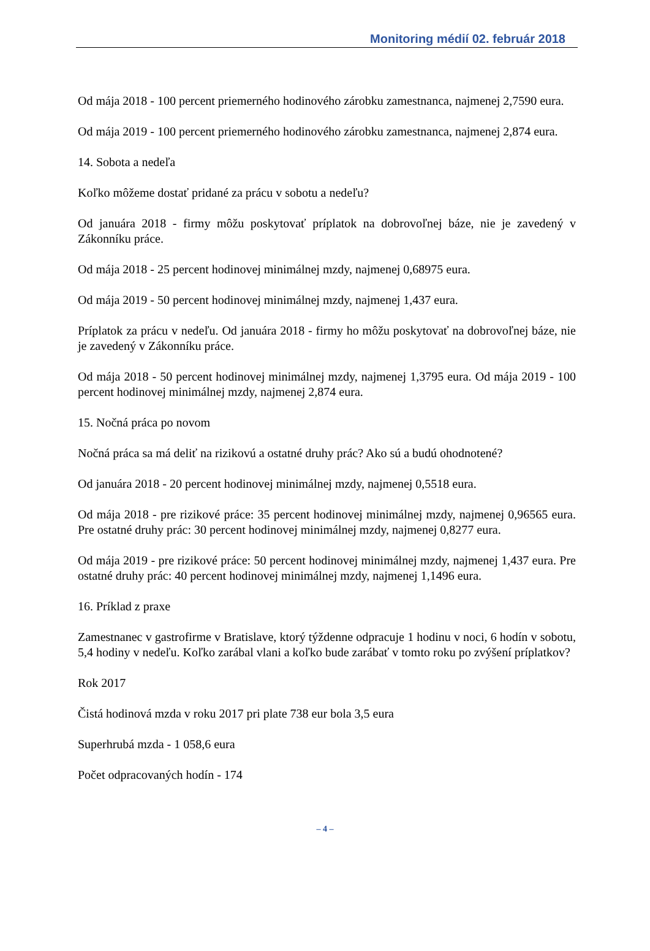Monitoring médií 02. február 2018
Od mája 2018 - 100 percent priemerného hodinového zárobku zamestnanca, najmenej 2,7590 eura.
Od mája 2019 - 100 percent priemerného hodinového zárobku zamestnanca, najmenej 2,874 eura.
14. Sobota a nedeľa
Koľko môžeme dostať pridané za prácu v sobotu a nedeľu?
Od januára 2018 - firmy môžu poskytovať príplatok na dobrovoľnej báze, nie je zavedený v Zákonníku práce.
Od mája 2018 - 25 percent hodinovej minimálnej mzdy, najmenej 0,68975 eura.
Od mája 2019 - 50 percent hodinovej minimálnej mzdy, najmenej 1,437 eura.
Príplatok za prácu v nedeľu. Od januára 2018 - firmy ho môžu poskytovať na dobrovoľnej báze, nie je zavedený v Zákonníku práce.
Od mája 2018 - 50 percent hodinovej minimálnej mzdy, najmenej 1,3795 eura. Od mája 2019 - 100 percent hodinovej minimálnej mzdy, najmenej 2,874 eura.
15. Nočná práca po novom
Nočná práca sa má deliť na rizikovú a ostatné druhy prác? Ako sú a budú ohodnotené?
Od januára 2018 - 20 percent hodinovej minimálnej mzdy, najmenej 0,5518 eura.
Od mája 2018 - pre rizikové práce: 35 percent hodinovej minimálnej mzdy, najmenej 0,96565 eura. Pre ostatné druhy prác: 30 percent hodinovej minimálnej mzdy, najmenej 0,8277 eura.
Od mája 2019 - pre rizikové práce: 50 percent hodinovej minimálnej mzdy, najmenej 1,437 eura. Pre ostatné druhy prác: 40 percent hodinovej minimálnej mzdy, najmenej 1,1496 eura.
16. Príklad z praxe
Zamestnanec v gastrofirme v Bratislave, ktorý týždenne odpracuje 1 hodinu v noci, 6 hodín v sobotu, 5,4 hodiny v nedeľu. Koľko zarábal vlani a koľko bude zarábať v tomto roku po zvýšení príplatkov?
Rok 2017
Čistá hodinová mzda v roku 2017 pri plate 738 eur bola 3,5 eura
Superhrubá mzda - 1 058,6 eura
Počet odpracovaných hodín - 174
– 4 –